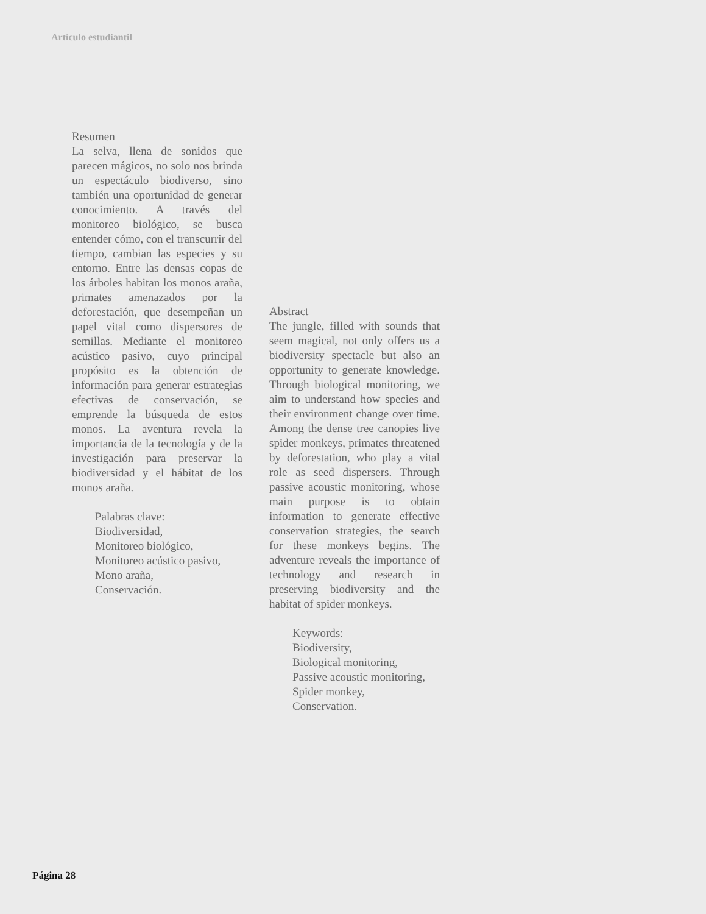Artículo estudiantil
Resumen
La selva, llena de sonidos que parecen mágicos, no solo nos brinda un espectáculo biodiverso, sino también una oportunidad de generar conocimiento. A través del monitoreo biológico, se busca entender cómo, con el transcurrir del tiempo, cambian las especies y su entorno. Entre las densas copas de los árboles habitan los monos araña, primates amenazados por la deforestación, que desempeñan un papel vital como dispersores de semillas. Mediante el monitoreo acústico pasivo, cuyo principal propósito es la obtención de información para generar estrategias efectivas de conservación, se emprende la búsqueda de estos monos. La aventura revela la importancia de la tecnología y de la investigación para preservar la biodiversidad y el hábitat de los monos araña.
Palabras clave:
Biodiversidad,
Monitoreo biológico,
Monitoreo acústico pasivo,
Mono araña,
Conservación.
Abstract
The jungle, filled with sounds that seem magical, not only offers us a biodiversity spectacle but also an opportunity to generate knowledge. Through biological monitoring, we aim to understand how species and their environment change over time. Among the dense tree canopies live spider monkeys, primates threatened by deforestation, who play a vital role as seed dispersers. Through passive acoustic monitoring, whose main purpose is to obtain information to generate effective conservation strategies, the search for these monkeys begins. The adventure reveals the importance of technology and research in preserving biodiversity and the habitat of spider monkeys.
Keywords:
Biodiversity,
Biological monitoring,
Passive acoustic monitoring,
Spider monkey,
Conservation.
Página 28